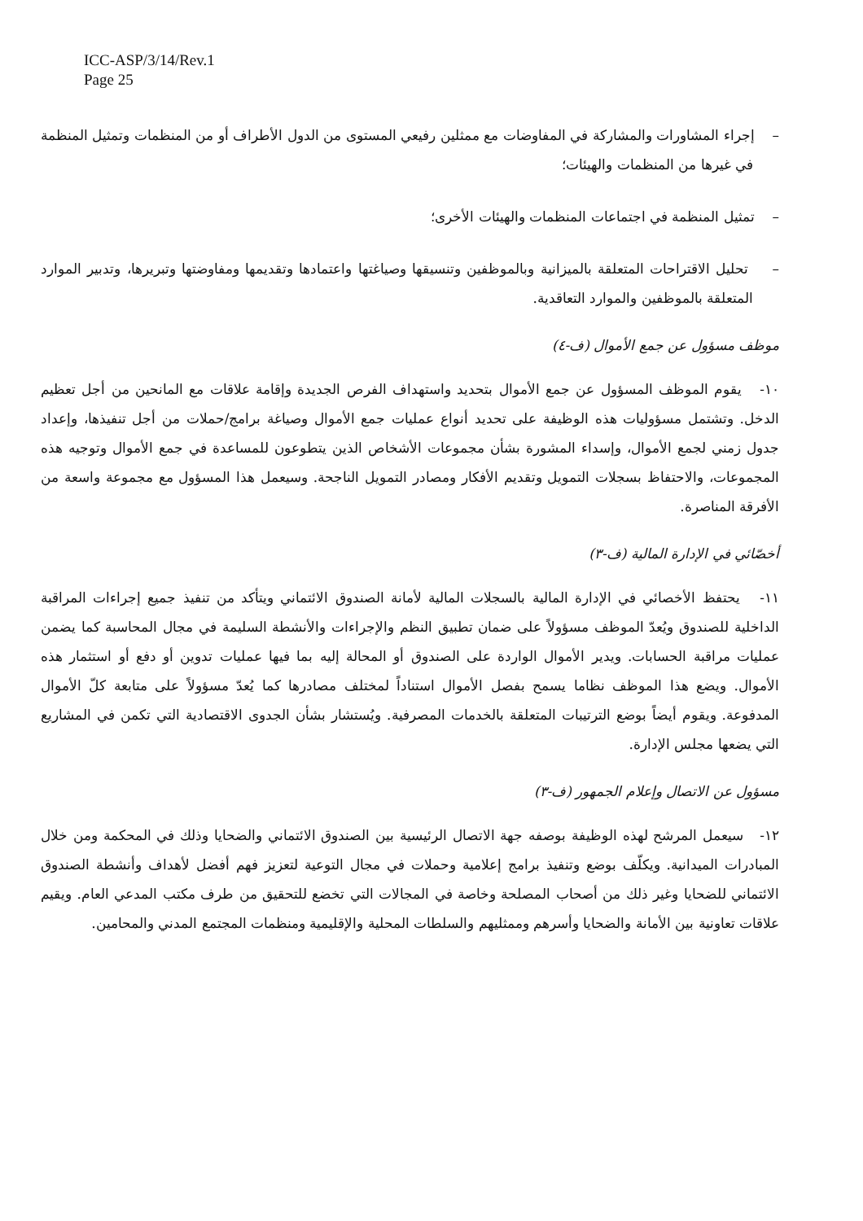ICC-ASP/3/14/Rev.1
Page 25
– إجراء المشاورات والمشاركة في المفاوضات مع ممثلين رفيعي المستوى من الدول الأطراف أو من المنظمات وتمثيل المنظمة في غيرها من المنظمات والهيئات؛
– تمثيل المنظمة في اجتماعات المنظمات والهيئات الأخرى؛
– تحليل الاقتراحات المتعلقة بالميزانية وبالموظفين وتنسيقها وصياغتها واعتمادها وتقديمها ومفاوضتها وتبريرها، وتدبير الموارد المتعلقة بالموظفين والموارد التعاقدية.
موظف مسؤول عن جمع الأموال (ف-٤)
١٠- يقوم الموظف المسؤول عن جمع الأموال بتحديد واستهداف الفرص الجديدة وإقامة علاقات مع المانحين من أجل تعظيم الدخل. وتشتمل مسؤوليات هذه الوظيفة على تحديد أنواع عمليات جمع الأموال وصياغة برامج/حملات من أجل تنفيذها، وإعداد جدول زمني لجمع الأموال، وإسداء المشورة بشأن مجموعات الأشخاص الذين يتطوعون للمساعدة في جمع الأموال وتوجيه هذه المجموعات، والاحتفاظ بسجلات التمويل وتقديم الأفكار ومصادر التمويل الناجحة. وسيعمل هذا المسؤول مع مجموعة واسعة من الأفرقة المناصرة.
أخصّائي في الإدارة المالية (ف-٣)
١١- يحتفظ الأخصائي في الإدارة المالية بالسجلات المالية لأمانة الصندوق الائتماني ويتأكد من تنفيذ جميع إجراءات المراقبة الداخلية للصندوق ويُعدّ الموظف مسؤولاً على ضمان تطبيق النظم والإجراءات والأنشطة السليمة في مجال المحاسبة كما يضمن عمليات مراقبة الحسابات. ويدير الأموال الواردة على الصندوق أو المحالة إليه بما فيها عمليات تدوين أو دفع أو استثمار هذه الأموال. ويضع هذا الموظف نظاما يسمح بفصل الأموال استناداً لمختلف مصادرها كما يُعدّ مسؤولاً على متابعة كلّ الأموال المدفوعة. ويقوم أيضاً بوضع الترتيبات المتعلقة بالخدمات المصرفية. ويُستشار بشأن الجدوى الاقتصادية التي تكمن في المشاريع التي يضعها مجلس الإدارة.
مسؤول عن الاتصال وإعلام الجمهور (ف-٣)
١٢- سيعمل المرشح لهذه الوظيفة بوصفه جهة الاتصال الرئيسية بين الصندوق الائتماني والضحايا وذلك في المحكمة ومن خلال المبادرات الميدانية. ويكلّف بوضع وتنفيذ برامج إعلامية وحملات في مجال التوعية لتعزيز فهم أفضل لأهداف وأنشطة الصندوق الائتماني للضحايا وغير ذلك من أصحاب المصلحة وخاصة في المجالات التي تخضع للتحقيق من طرف مكتب المدعي العام. ويقيم علاقات تعاونية بين الأمانة والضحايا وأسرهم وممثليهم والسلطات المحلية والإقليمية ومنظمات المجتمع المدني والمحامين.